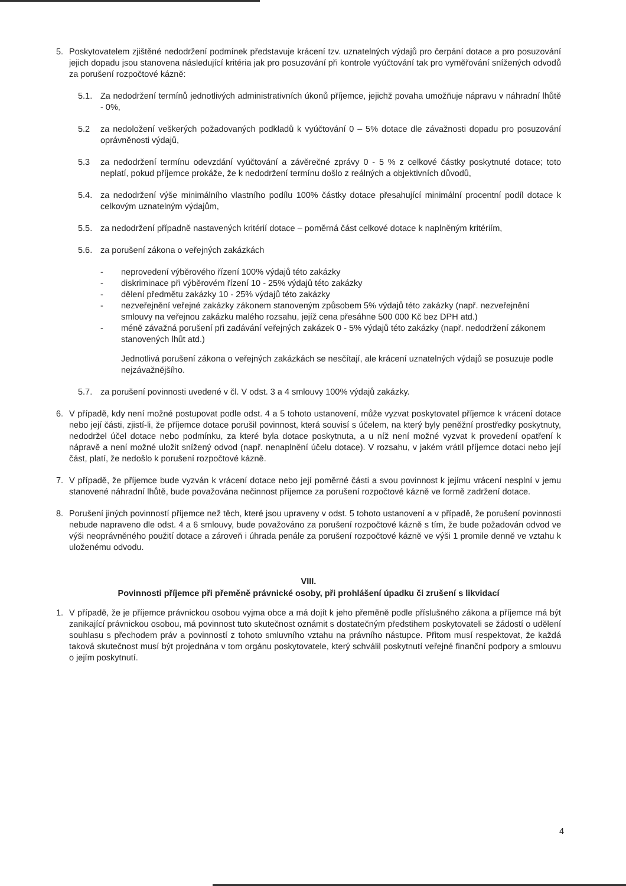5. Poskytovatelem zjištěné nedodržení podmínek představuje krácení tzv. uznatelných výdajů pro čerpání dotace a pro posuzování jejich dopadu jsou stanovena následující kritéria jak pro posuzování při kontrole vyúčtování tak pro vyměřování snížených odvodů za porušení rozpočtové kázně:
5.1. Za nedodržení termínů jednotlivých administrativních úkonů příjemce, jejichž povaha umožňuje nápravu v náhradní lhůtě - 0%,
5.2 za nedoložení veškerých požadovaných podkladů k vyúčtování 0 – 5% dotace dle závažnosti dopadu pro posuzování oprávněnosti výdajů,
5.3 za nedodržení termínu odevzdání vyúčtování a závěrečné zprávy 0 - 5 % z celkové částky poskytnuté dotace; toto neplatí, pokud příjemce prokáže, že k nedodržení termínu došlo z reálných a objektivních důvodů,
5.4. za nedodržení výše minimálního vlastního podílu 100% částky dotace přesahující minimální procentní podíl dotace k celkovým uznatelným výdajům,
5.5. za nedodržení případně nastavených kritérií dotace – poměrná část celkové dotace k naplněným kritériím,
5.6. za porušení zákona o veřejných zakázkách
- neprovedení výběrového řízení 100% výdajů této zakázky
- diskriminace při výběrovém řízení 10 - 25% výdajů této zakázky
- dělení předmětu zakázky 10 - 25% výdajů této zakázky
- nezveřejnění veřejné zakázky zákonem stanoveným způsobem 5% výdajů této zakázky (např. nezveřejnění smlouvy na veřejnou zakázku malého rozsahu, jejíž cena přesáhne 500 000 Kč bez DPH atd.)
- méně závažná porušení při zadávání veřejných zakázek 0 - 5% výdajů této zakázky (např. nedodržení zákonem stanovených lhůt atd.)
Jednotlivá porušení zákona o veřejných zakázkách se nesčítají, ale krácení uznatelných výdajů se posuzuje podle nejzávažnějšího.
5.7. za porušení povinnosti uvedené v čl. V odst. 3 a 4 smlouvy 100% výdajů zakázky.
6. V případě, kdy není možné postupovat podle odst. 4 a 5 tohoto ustanovení, může vyzvat poskytovatel příjemce k vrácení dotace nebo její části, zjistí-li, že příjemce dotace porušil povinnost, která souvisí s účelem, na který byly peněžní prostředky poskytnuty, nedodržel účel dotace nebo podmínku, za které byla dotace poskytnuta, a u níž není možné vyzvat k provedení opatření k nápravě a není možné uložit snížený odvod (např. nenaplnění účelu dotace). V rozsahu, v jakém vrátil příjemce dotaci nebo její část, platí, že nedošlo k porušení rozpočtové kázně.
7. V případě, že příjemce bude vyzván k vrácení dotace nebo její poměrné části a svou povinnost k jejímu vrácení nesplní v jemu stanovené náhradní lhůtě, bude považována nečinnost příjemce za porušení rozpočtové kázně ve formě zadržení dotace.
8. Porušení jiných povinností příjemce než těch, které jsou upraveny v odst. 5 tohoto ustanovení a v případě, že porušení povinnosti nebude napraveno dle odst. 4 a 6 smlouvy, bude považováno za porušení rozpočtové kázně s tím, že bude požadován odvod ve výši neoprávněného použití dotace a zároveň i úhrada penále za porušení rozpočtové kázně ve výši 1 promile denně ve vztahu k uloženému odvodu.
VIII.
Povinnosti příjemce při přeměně právnické osoby, při prohlášení úpadku či zrušení s likvidací
1. V případě, že je příjemce právnickou osobou vyjma obce a má dojít k jeho přeměně podle příslušného zákona a příjemce má být zanikající právnickou osobou, má povinnost tuto skutečnost oznámit s dostatečným předstihem poskytovateli se žádostí o udělení souhlasu s přechodem práv a povinností z tohoto smluvního vztahu na právního nástupce. Přitom musí respektovat, že každá taková skutečnost musí být projednána v tom orgánu poskytovatele, který schválil poskytnutí veřejné finanční podpory a smlouvu o jejím poskytnutí.
4